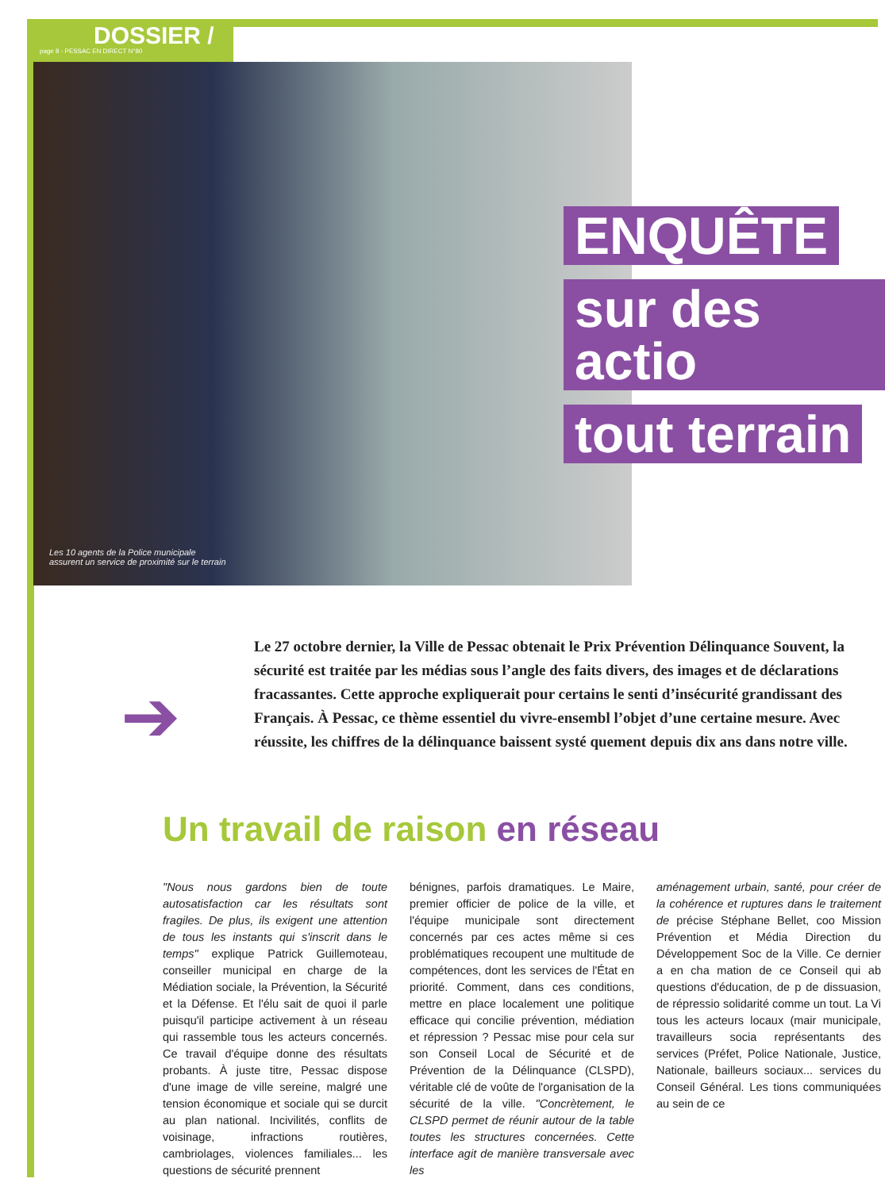DOSSIER /
page 8 - PESSAC EN DIRECT N°80
Les 10 agents de la Police municipale
assurent un service de proximité sur le terrain
ENQUÊTE
sur des actio
tout terrain
➔
Le 27 octobre dernier, la Ville de Pessac obtenait le Prix Prévention Délinquance Souvent, la sécurité est traitée par les médias sous l’angle des faits divers, des images et de déclarations fracassantes. Cette approche expliquerait pour certains le senti d’insécurité grandissant des Français. À Pessac, ce thème essentiel du vivre-ensembl l’objet d’une certaine mesure. Avec réussite, les chiffres de la délinquance baissent systé quement depuis dix ans dans notre ville.
Un travail de raison en réseau
"Nous nous gardons bien de toute autosatisfaction car les résultats sont fragiles. De plus, ils exigent une attention de tous les instants qui s'inscrit dans le temps" explique Patrick Guillemoteau, conseiller municipal en charge de la Médiation sociale, la Prévention, la Sécurité et la Défense. Et l'élu sait de quoi il parle puisqu'il participe activement à un réseau qui rassemble tous les acteurs concernés. Ce travail d'équipe donne des résultats probants. À juste titre, Pessac dispose d'une image de ville sereine, malgré une tension économique et sociale qui se durcit au plan national. Incivilités, conflits de voisinage, infractions routières, cambriolages, violences familiales... les questions de sécurité prennent
bénignes, parfois dramatiques. Le Maire, premier officier de police de la ville, et l'équipe municipale sont directement concernés par ces actes même si ces problématiques recoupent une multitude de compétences, dont les services de l'État en priorité. Comment, dans ces conditions, mettre en place localement une politique efficace qui concilie prévention, médiation et répression ? Pessac mise pour cela sur son Conseil Local de Sécurité et de Prévention de la Délinquance (CLSPD), véritable clé de voûte de l'organisation de la sécurité de la ville. "Concrètement, le CLSPD permet de réunir autour de la table toutes les structures concernées. Cette interface agit de manière transversale avec les
aménagement urbain, santé, pour créer de la cohérence et ruptures dans le traitement de précise Stéphane Bellet, coo Mission Prévention et Média Direction du Développement Soc de la Ville. Ce dernier a en cha mation de ce Conseil qui ab questions d'éducation, de p de dissuasion, de répressio solidarité comme un tout. La Vi tous les acteurs locaux (mair municipale, travailleurs socia représentants des services (Préfet, Police Nationale, Justice, Nationale, bailleurs sociaux... services du Conseil Général. Les tions communiquées au sein de ce